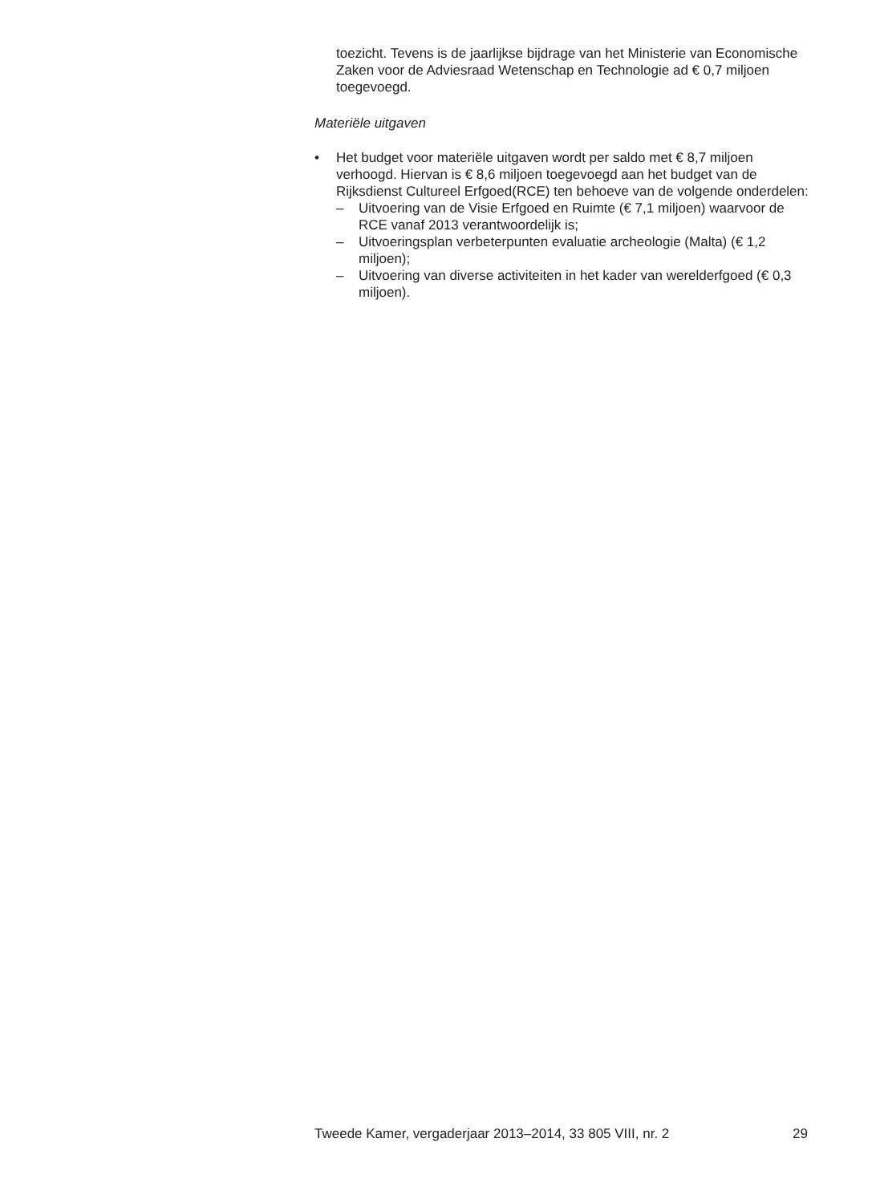toezicht. Tevens is de jaarlijkse bijdrage van het Ministerie van Economische Zaken voor de Adviesraad Wetenschap en Technologie ad € 0,7 miljoen toegevoegd.
Materiële uitgaven
• Het budget voor materiële uitgaven wordt per saldo met € 8,7 miljoen verhoogd. Hiervan is € 8,6 miljoen toegevoegd aan het budget van de Rijksdienst Cultureel Erfgoed(RCE) ten behoeve van de volgende onderdelen:
– Uitvoering van de Visie Erfgoed en Ruimte (€ 7,1 miljoen) waarvoor de RCE vanaf 2013 verantwoordelijk is;
– Uitvoeringsplan verbeterpunten evaluatie archeologie (Malta) (€ 1,2 miljoen);
– Uitvoering van diverse activiteiten in het kader van werelderfgoed (€ 0,3 miljoen).
Tweede Kamer, vergaderjaar 2013–2014, 33 805 VIII, nr. 2 29